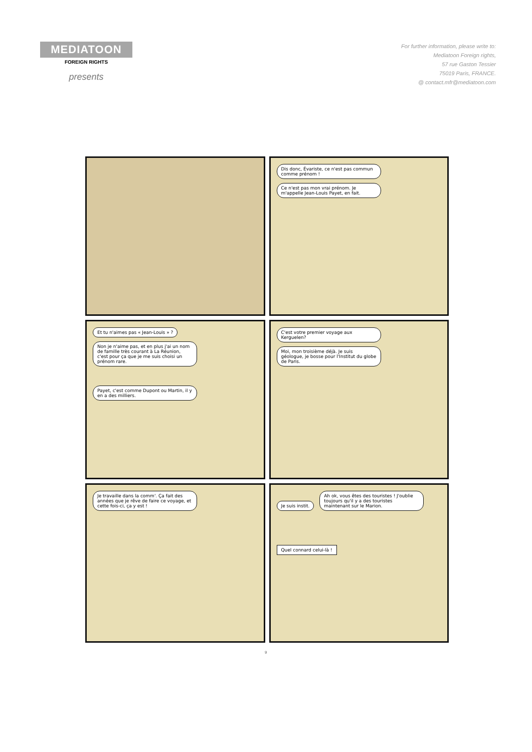MEDIATOON
FOREIGN RIGHTS
presents
For further information, please write to:
Mediatoon Foreign rights,
57 rue Gaston Tessier
75019 Paris, FRANCE.
@ contact.mfr@mediatoon.com
Dis donc, Évariste, ce n'est pas commun comme prénom !
Ce n'est pas mon vrai prénom. Je m'appelle Jean-Louis Payet, en fait.
Et tu n'aimes pas « Jean-Louis » ?
Non je n'aime pas, et en plus j'ai un nom de famille très courant à La Réunion, c'est pour ça que je me suis choisi un prénom rare.
Payet, c'est comme Dupont ou Martin, il y en a des milliers.
C'est votre premier voyage aux Kerguelen?
Moi, mon troisième déjà. Je suis géologue, je bosse pour l'Institut du globe de Paris.
Je travaille dans la comm'. Ça fait des années que je rêve de faire ce voyage, et cette fois-ci, ça y est !
Je suis instit. Ah ok, vous êtes des touristes ! J'oublie toujours qu'il y a des touristes maintenant sur le Marion.
Quel connard celui-là !
9